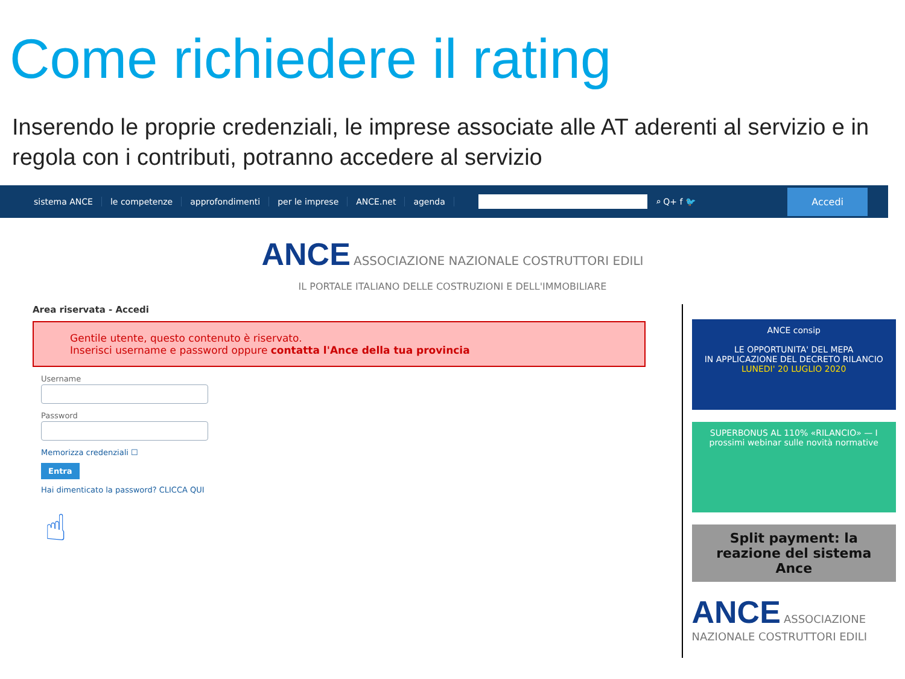Come richiedere il rating
Inserendo le proprie credenziali, le imprese associate alle AT aderenti al servizio e in regola con i contributi, potranno accedere al servizio
sistema ANCE le competenze approfondimenti per le imprese ANCE.net agenda ⌕ Q+ f 🐦
Accedi
ANCE ASSOCIAZIONE NAZIONALE COSTRUTTORI EDILI
IL PORTALE ITALIANO DELLE COSTRUZIONI E DELL'IMMOBILIARE
Area riservata - Accedi
Gentile utente, questo contenuto è riservato.
Inserisci username e password oppure contatta l'Ance della tua provincia
Username
Password
Memorizza credenziali ☐
Entra
Hai dimenticato la password? CLICCA QUI
☝
ANCE consip
LE OPPORTUNITA' DEL MEPA
IN APPLICAZIONE DEL DECRETO RILANCIO
LUNEDI' 20 LUGLIO 2020
SUPERBONUS AL 110% «RILANCIO» — I prossimi webinar sulle novità normative
Split payment: la reazione del sistema Ance
ANCE ASSOCIAZIONE NAZIONALE COSTRUTTORI EDILI